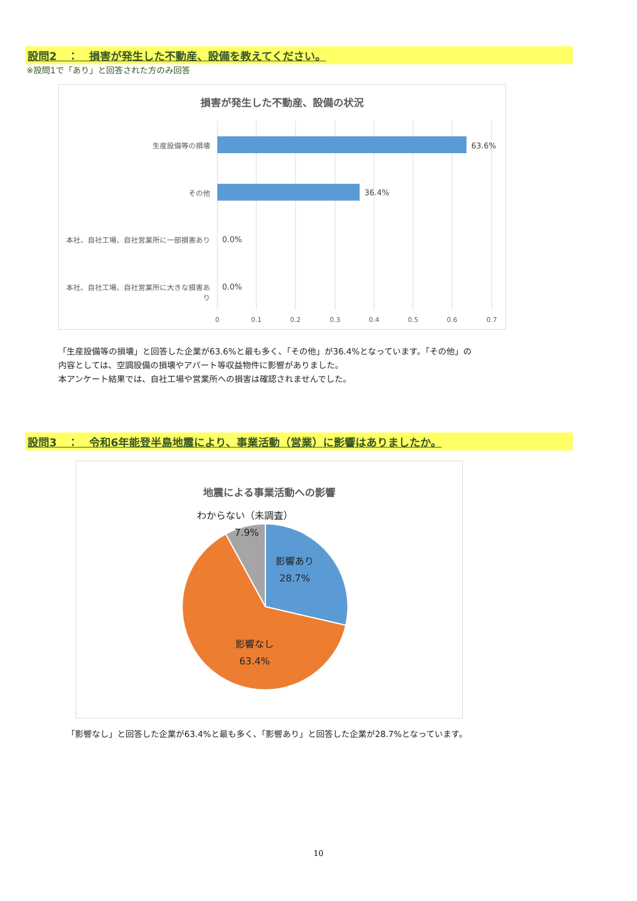設問2　：　損害が発生した不動産、設備を教えてください。
※設問1で「あり」と回答された方のみ回答
損害が発生した不動産、設備の状況
63.6%
36.4%
0.0%
0.0%
0
0.1
0.2
0.3
0.4
0.5
0.6
0.7
生産設備等の損壊
その他
本社、自社工場、自社営業所に一部損害あり
本社、自社工場、自社営業所に大きな損害あり
「生産設備等の損壊」と回答した企業が63.6%と最も多く、「その他」が36.4%となっています。「その他」の内容としては、空調設備の損壊やアパート等収益物件に影響がありました。
本アンケート結果では、自社工場や営業所への損害は確認されませんでした。
設問3　：　令和6年能登半島地震により、事業活動（営業）に影響はありましたか。
地震による事業活動への影響
わからない（未調査）
7.9%
影響あり
28.7%
影響なし
63.4%
「影響なし」と回答した企業が63.4%と最も多く、「影響あり」と回答した企業が28.7%となっています。
10